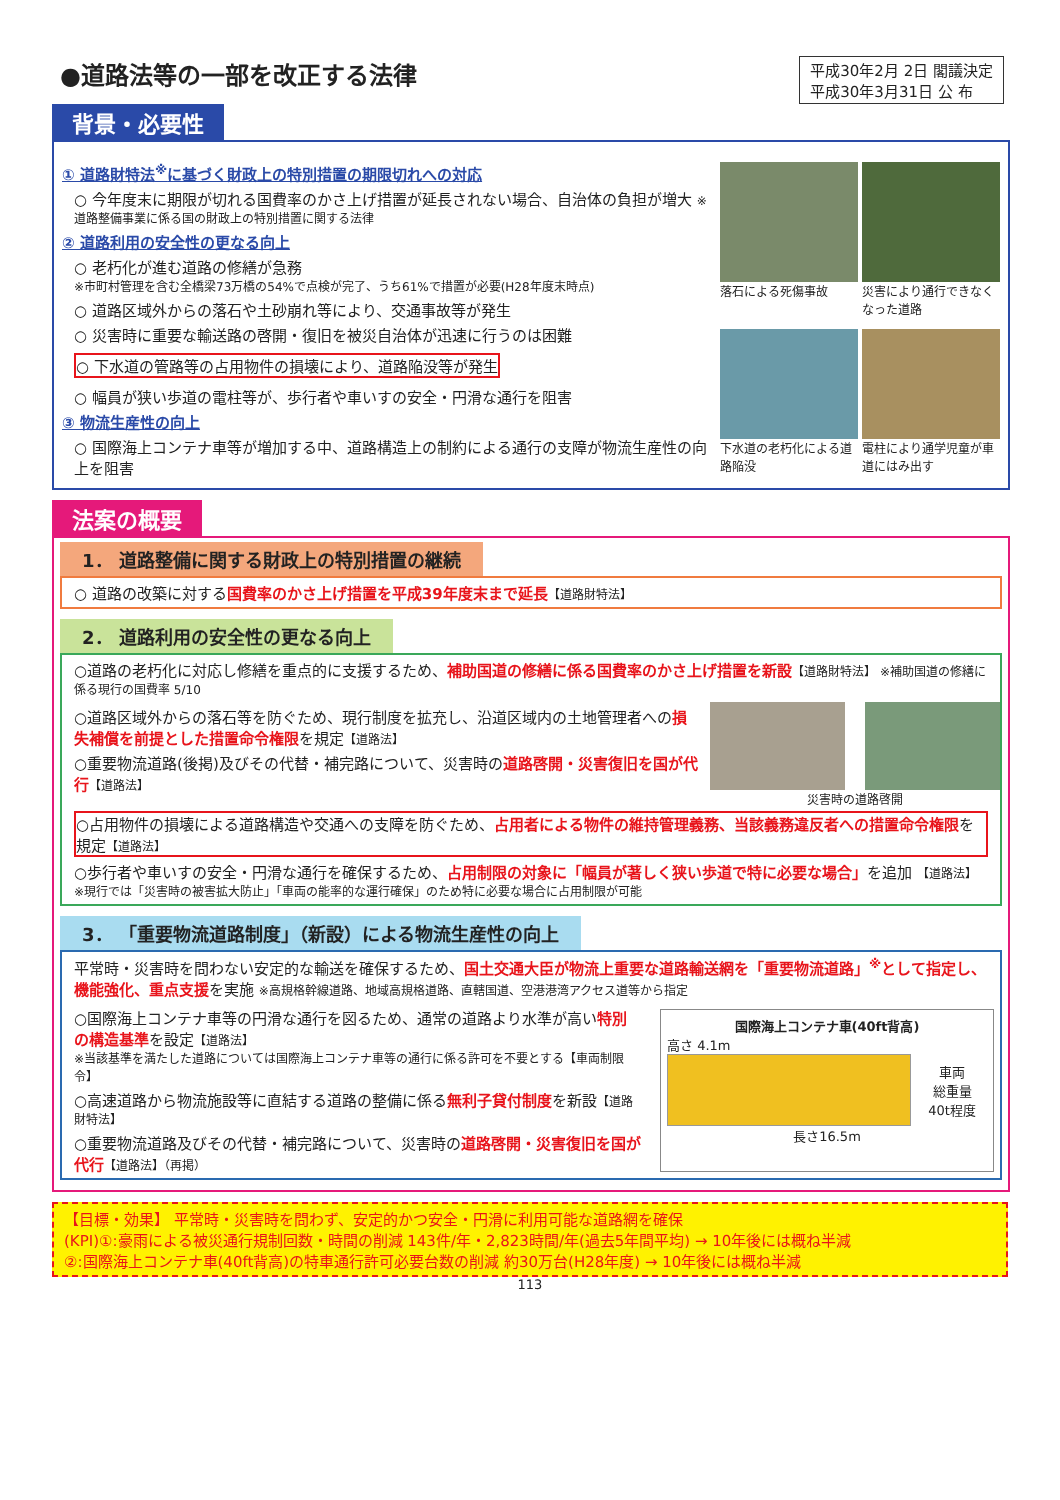●道路法等の一部を改正する法律
平成30年2月 2日 閣議決定
平成30年3月31日 公 布
背景・必要性
① 道路財特法<sup>※</sup>に基づく財政上の特別措置の期限切れへの対応
○ 今年度末に期限が切れる国費率のかさ上げ措置が延長されない場合、自治体の負担が増大 ※道路整備事業に係る国の財政上の特別措置に関する法律
② 道路利用の安全性の更なる向上
○ 老朽化が進む道路の修繕が急務
※市町村管理を含む全橋梁73万橋の54%で点検が完了、うち61%で措置が必要(H28年度末時点)
○ 道路区域外からの落石や土砂崩れ等により、交通事故等が発生
○ 災害時に重要な輸送路の啓開・復旧を被災自治体が迅速に行うのは困難
○ 下水道の管路等の占用物件の損壊により、道路陥没等が発生
○ 幅員が狭い歩道の電柱等が、歩行者や車いすの安全・円滑な通行を阻害
③ 物流生産性の向上
○ 国際海上コンテナ車等が増加する中、道路構造上の制約による通行の支障が物流生産性の向上を阻害
落石による死傷事故
災害により通行できなくなった道路
下水道の老朽化による道路陥没
電柱により通学児童が車道にはみ出す
法案の概要
1． 道路整備に関する財政上の特別措置の継続
○ 道路の改築に対する国費率のかさ上げ措置を平成39年度末まで延長【道路財特法】
2． 道路利用の安全性の更なる向上
○道路の老朽化に対応し修繕を重点的に支援するため、補助国道の修繕に係る国費率のかさ上げ措置を新設【道路財特法】 ※補助国道の修繕に係る現行の国費率 5/10
○道路区域外からの落石等を防ぐため、現行制度を拡充し、沿道区域内の土地管理者への損失補償を前提とした措置命令権限を規定【道路法】
○重要物流道路(後掲)及びその代替・補完路について、災害時の道路啓開・災害復旧を国が代行【道路法】
災害時の道路啓開
○占用物件の損壊による道路構造や交通への支障を防ぐため、占用者による物件の維持管理義務、当該義務違反者への措置命令権限を規定【道路法】
○歩行者や車いすの安全・円滑な通行を確保するため、占用制限の対象に「幅員が著しく狭い歩道で特に必要な場合」を追加 【道路法】
※現行では「災害時の被害拡大防止」「車両の能率的な運行確保」のため特に必要な場合に占用制限が可能
3． 「重要物流道路制度」（新設）による物流生産性の向上
平常時・災害時を問わない安定的な輸送を確保するため、国土交通大臣が物流上重要な道路輸送網を「重要物流道路」<sup>※</sup>として指定し、機能強化、重点支援を実施 ※高規格幹線道路、地域高規格道路、直轄国道、空港港湾アクセス道等から指定
○国際海上コンテナ車等の円滑な通行を図るため、通常の道路より水準が高い特別の構造基準を設定【道路法】
※当該基準を満たした道路については国際海上コンテナ車等の通行に係る許可を不要とする【車両制限令】
○高速道路から物流施設等に直結する道路の整備に係る無利子貸付制度を新設【道路財特法】
○重要物流道路及びその代替・補完路について、災害時の道路啓開・災害復旧を国が代行【道路法】（再掲）
国際海上コンテナ車(40ft背高)
高さ 4.1m
車両
総重量
40t程度
長さ16.5m
【目標・効果】 平常時・災害時を問わず、安定的かつ安全・円滑に利用可能な道路網を確保
(KPI)①:豪雨による被災通行規制回数・時間の削減 143件/年・2,823時間/年(過去5年間平均) → 10年後には概ね半減
②:国際海上コンテナ車(40ft背高)の特車通行許可必要台数の削減 約30万台(H28年度) → 10年後には概ね半減
113